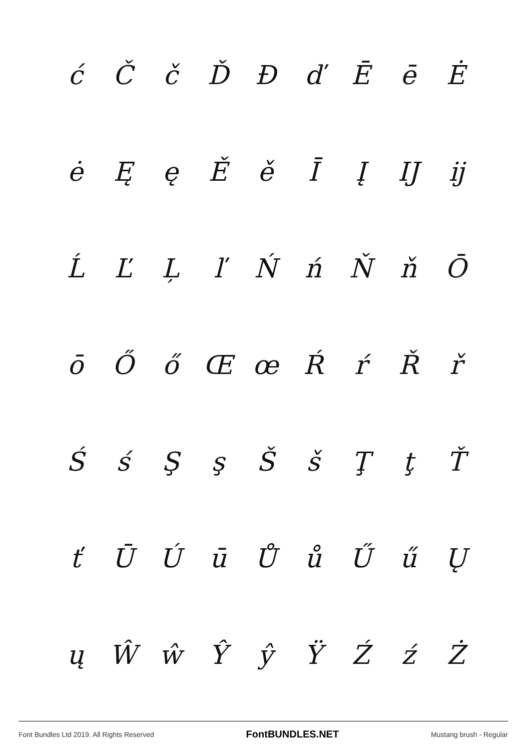ćČčĎĐďĒēĖ
ėĘęĚěĪĮĲĳ
ĹĽĻľŃńŇňŌ
ōŐőŒœŔŕŘř
ŚśŞşŠšŢţŤ
ťŪÚūŮůŰűŲ
ųŴŵŶŷŸŹźŻ
Font Bundles Ltd 2019. All Rights Reserved FontBUNDLES.NET Mustang brush - Regular